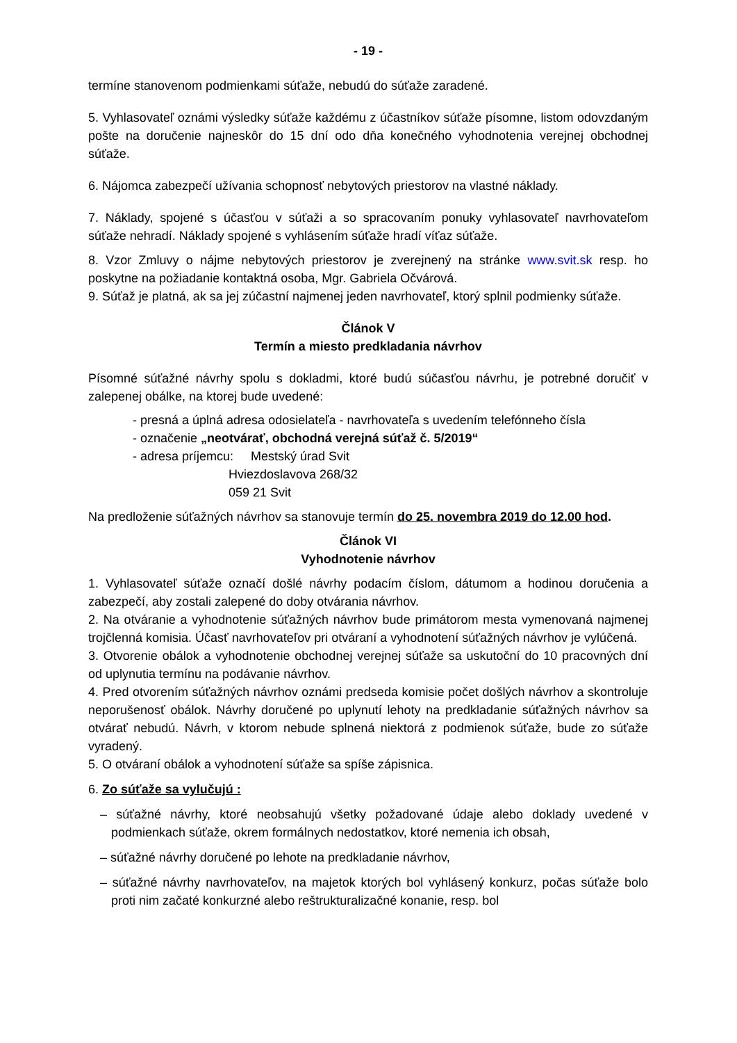- 19 -
termíne stanovenom podmienkami súťaže, nebudú do súťaže zaradené.
5. Vyhlasovateľ oznámi výsledky súťaže každému z účastníkov súťaže písomne, listom odovzdaným pošte na doručenie najneskôr do 15 dní odo dňa konečného vyhodnotenia verejnej obchodnej súťaže.
6. Nájomca zabezpečí užívania schopnosť nebytových priestorov na vlastné náklady.
7. Náklady, spojené s účasťou v súťaži a so spracovaním ponuky vyhlasovateľ navrhovateľom súťaže nehradí. Náklady spojené s vyhlásením súťaže hradí víťaz súťaže.
8. Vzor Zmluvy o nájme nebytových priestorov je zverejnený na stránke www.svit.sk resp. ho poskytne na požiadanie kontaktná osoba, Mgr. Gabriela Očvárová.
9. Súťaž je platná, ak sa jej zúčastní najmenej jeden navrhovateľ, ktorý splnil podmienky súťaže.
Článok V
Termín a miesto predkladania návrhov
Písomné súťažné návrhy spolu s dokladmi, ktoré budú súčasťou návrhu, je potrebné doručiť v zalepenej obálke, na ktorej bude uvedené:
- presná a úplná adresa odosielateľa - navrhovateľa s uvedením telefónneho čísla
- označenie „neotvárať, obchodná verejná súťaž č. 5/2019“
- adresa príjemcu: Mestský úrad Svit
Hviezdoslavova 268/32
059 21 Svit
Na predloženie súťažných návrhov sa stanovuje termín do 25. novembra 2019 do 12.00 hod.
Článok VI
Vyhodnotenie návrhov
1. Vyhlasovateľ súťaže označí došlé návrhy podacím číslom, dátumom a hodinou doručenia a zabezpečí, aby zostali zalepené do doby otvárania návrhov.
2. Na otváranie a vyhodnotenie súťažných návrhov bude primátorom mesta vymenovaná najmenej trojčlenná komisia. Účasť navrhovateľov pri otváraní a vyhodnotení súťažných návrhov je vylúčená.
3. Otvorenie obálok a vyhodnotenie obchodnej verejnej súťaže sa uskutoční do 10 pracovných dní od uplynutia termínu na podávanie návrhov.
4. Pred otvorením súťažných návrhov oznámi predseda komisie počet došlých návrhov a skontroluje neporušenosť obálok. Návrhy doručené po uplynutí lehoty na predkladanie súťažných návrhov sa otvárať nebudú. Návrh, v ktorom nebude splnená niektorá z podmienok súťaže, bude zo súťaže vyradený.
5. O otváraní obálok a vyhodnotení súťaže sa spíše zápisnica.
6. Zo súťaže sa vylučujú :
– súťažné návrhy, ktoré neobsahujú všetky požadované údaje alebo doklady uvedené v podmienkach súťaže, okrem formálnych nedostatkov, ktoré nemenia ich obsah,
– súťažné návrhy doručené po lehote na predkladanie návrhov,
– súťažné návrhy navrhovateľov, na majetok ktorých bol vyhlásený konkurz, počas súťaže bolo proti nim začaté konkurzné alebo reštrukturalizačné konanie, resp. bol